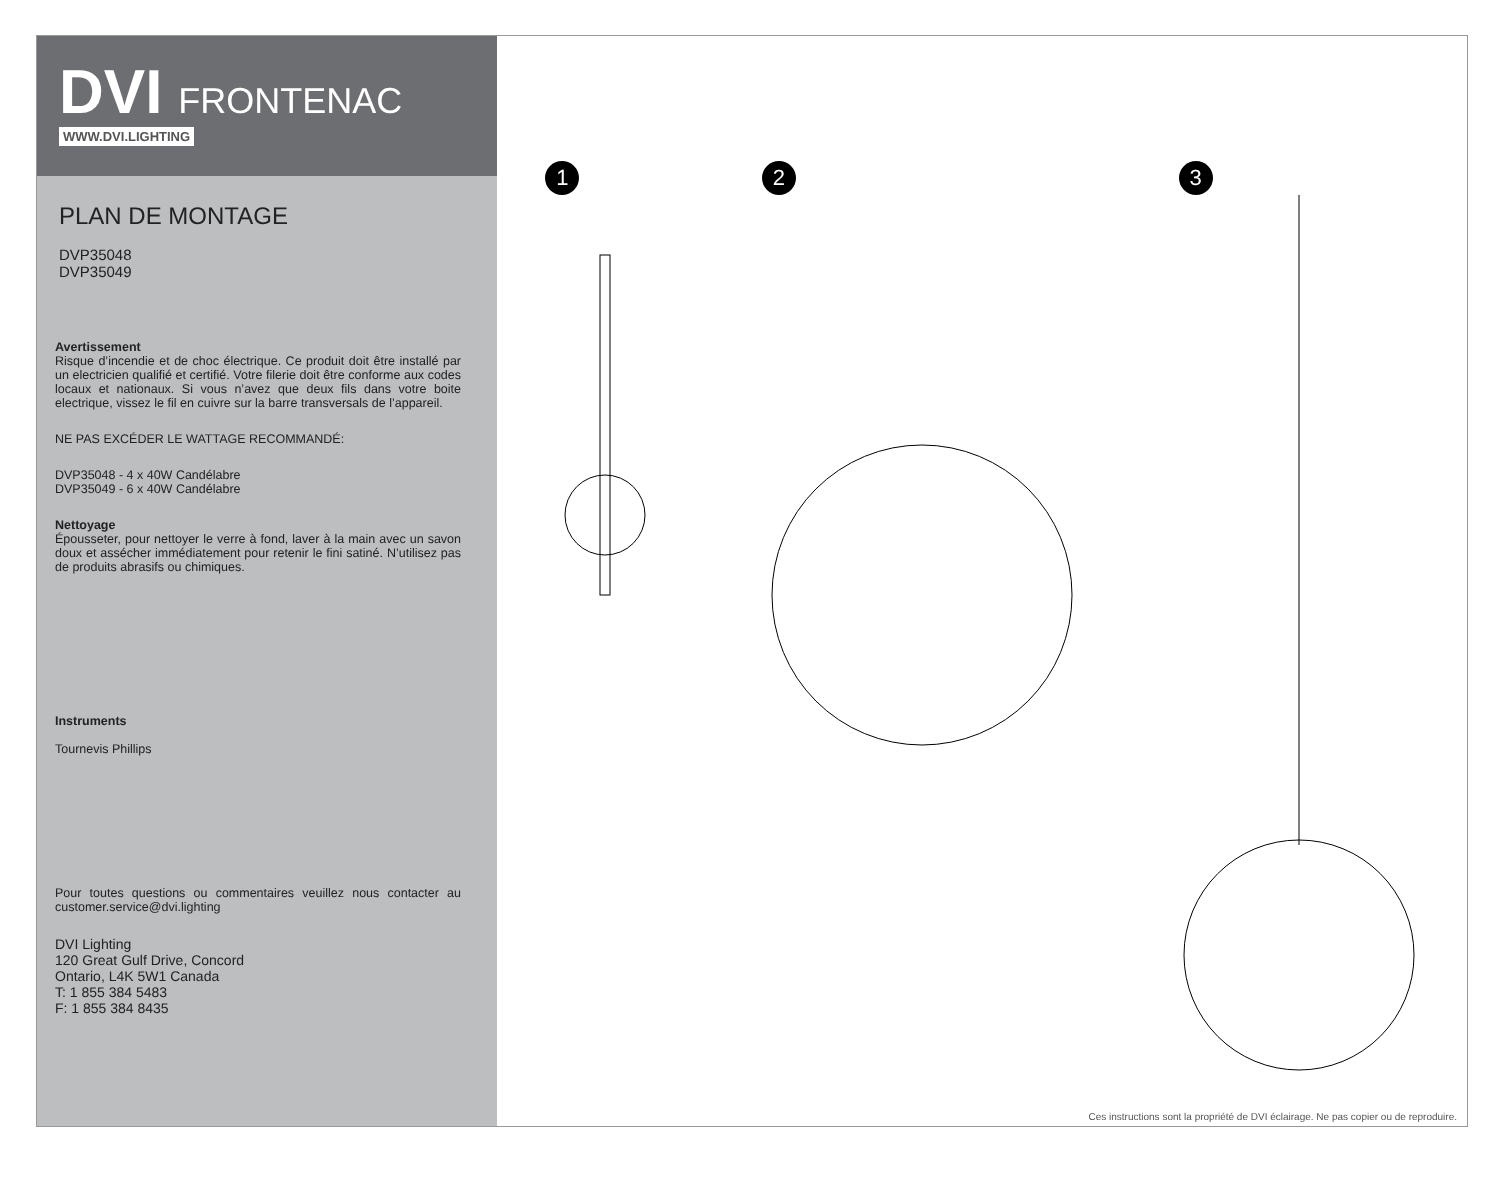DVI FRONTENAC
WWW.DVI.LIGHTING
PLAN DE MONTAGE
DVP35048
DVP35049
Avertissement
Risque d’incendie et de choc électrique. Ce produit doit être installé par un electricien qualifié et certifié. Votre filerie doit être conforme aux codes locaux et nationaux. Si vous n’avez que deux fils dans votre boite electrique, vissez le fil en cuivre sur la barre transversals de l’appareil.
NE PAS EXCÉDER LE WATTAGE RECOMMANDÉ:
DVP35048 - 4 x 40W Candélabre
DVP35049 - 6 x 40W Candélabre
Nettoyage
Épousseter, pour nettoyer le verre à fond, laver à la main avec un savon doux et assécher immédiatement pour retenir le fini satiné. N’utilisez pas de produits abrasifs ou chimiques.
Instruments
Tournevis Phillips
Pour toutes questions ou commentaires veuillez nous contacter au customer.service@dvi.lighting
DVI Lighting
120 Great Gulf Drive, Concord
Ontario, L4K 5W1 Canada
T: 1 855 384 5483
F: 1 855 384 8435
1 2 3
Ces instructions sont la propriété de DVI éclairage. Ne pas copier ou de reproduire.